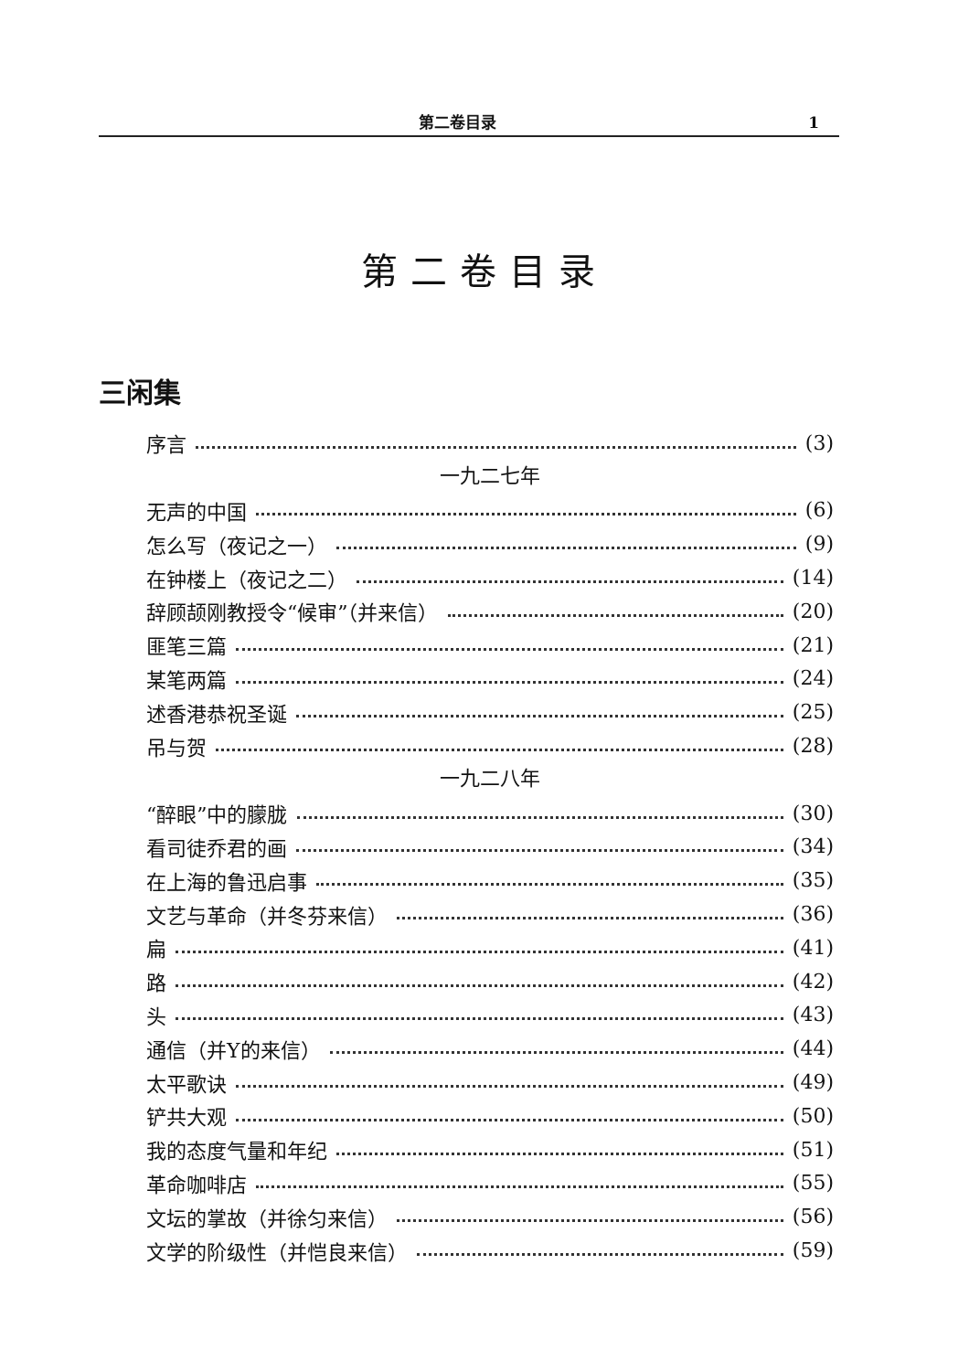第二卷目录 1
第二卷目录
三闲集
序言 (3)
一九二七年
无声的中国 (6)
怎么写（夜记之一） (9)
在钟楼上（夜记之二） (14)
辞顾颉刚教授令“候审”（并来信） (20)
匪笔三篇 (21)
某笔两篇 (24)
述香港恭祝圣诞 (25)
吊与贺 (28)
一九二八年
“醉眼”中的朦胧 (30)
看司徒乔君的画 (34)
在上海的鲁迅启事 (35)
文艺与革命（并冬芬来信） (36)
扁 (41)
路 (42)
头 (43)
通信（并Y的来信） (44)
太平歌诀 (49)
铲共大观 (50)
我的态度气量和年纪 (51)
革命咖啡店 (55)
文坛的掌故（并徐匀来信） (56)
文学的阶级性（并恺良来信） (59)